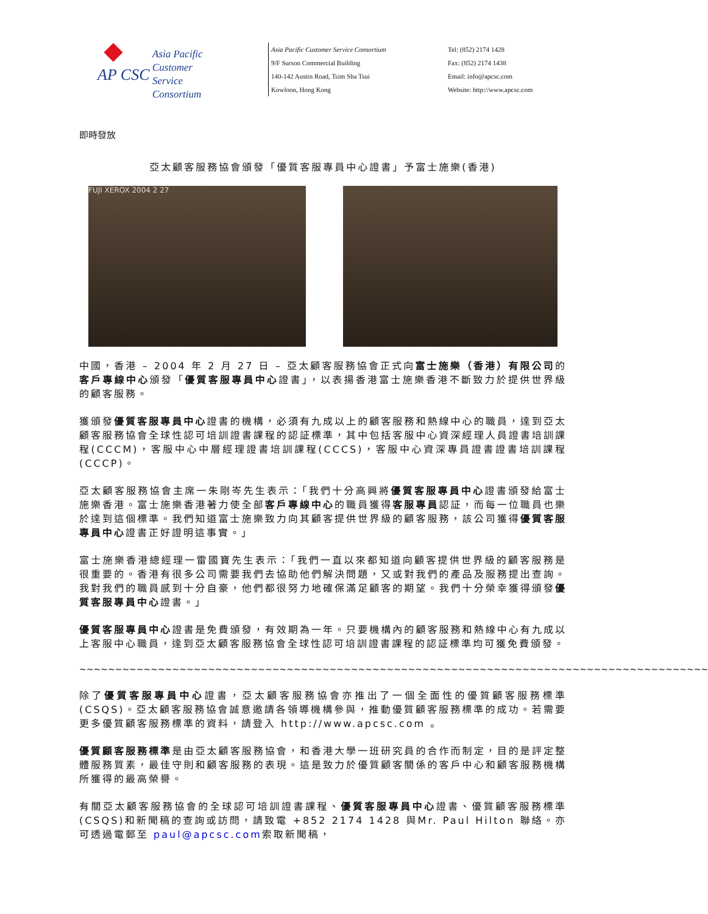AP CSC
Asia Pacific
Customer
Service
Consortium
Asia Pacific Customer Service Consortium
9/F Surson Commercial Building
140-142 Austin Road, Tsim Sha Tsui
Kowloon, Hong Kong
Tel: (852) 2174 1428
Fax: (852) 2174 1438
Email: info@apcsc.com
Website: http://www.apcsc.com
即時發放
亞太顧客服務協會頒發「優質客服專員中心證書」予富士施樂(香港)
FUJI XEROX 2004 2 27
中國，香港 – 2004 年 2 月 27 日 – 亞太顧客服務協會正式向富士施樂（香港）有限公司的客戶專線中心頒發「優質客服專員中心證書」，以表揚香港富士施樂香港不斷致力於提供世界級的顧客服務。
獲頒發優質客服專員中心證書的機構，必須有九成以上的顧客服務和熱線中心的職員，達到亞太顧客服務協會全球性認可培訓證書課程的認証標準，其中包括客服中心資深經理人員證書培訓課程(CCCM)，客服中心中層經理證書培訓課程(CCCS)，客服中心資深專員證書證書培訓課程(CCCP)。
亞太顧客服務協會主席一朱剛岑先生表示：「我們十分高興將優質客服專員中心證書頒發給富士施樂香港。富士施樂香港著力使全部客戶專線中心的職員獲得客服專員認証，而每一位職員也樂於達到這個標準。我們知道富士施樂致力向其顧客提供世界級的顧客服務，該公司獲得優質客服專員中心證書正好證明這事實。」
富士施樂香港總經理一雷國寶先生表示：「我們一直以來都知道向顧客提供世界級的顧客服務是很重要的。香港有很多公司需要我們去協助他們解決問題，又或對我們的產品及服務提出查詢。我對我們的職員感到十分自豪，他們都很努力地確保滿足顧客的期望。我們十分榮幸獲得頒發優質客服專員中心證書。」
優質客服專員中心證書是免費頒發，有效期為一年。只要機構內的顧客服務和熱線中心有九成以上客服中心職員，達到亞太顧客服務協會全球性認可培訓證書課程的認証標準均可獲免費頒發。
~~~~~~~~~~~~~~~~~~~~~~~~~~~~~~~~~~~~~~~~~~~~~~~~~~~~~~~~~~~~~~~~~~~~~~~~~~~~~~~~~~~~~~~~
除了優質客服專員中心證書，亞太顧客服務協會亦推出了一個全面性的優質顧客服務標準(CSQS)。亞太顧客服務協會誠意邀請各領導機構參與，推動優質顧客服務標準的成功。若需要更多優質顧客服務標準的資料，請登入 http://www.apcsc.com 。
優質顧客服務標準是由亞太顧客服務協會，和香港大學一班研究員的合作而制定，目的是評定整體服務質素，最佳守則和顧客服務的表現。這是致力於優質顧客關係的客戶中心和顧客服務機構所獲得的最高榮譽。
有關亞太顧客服務協會的全球認可培訓證書課程、優質客服專員中心證書、優質顧客服務標準(CSQS)和新聞稿的查詢或訪問，請致電 +852 2174 1428 與Mr. Paul Hilton 聯絡。亦可透過電郵至 paul@apcsc.com索取新聞稿，